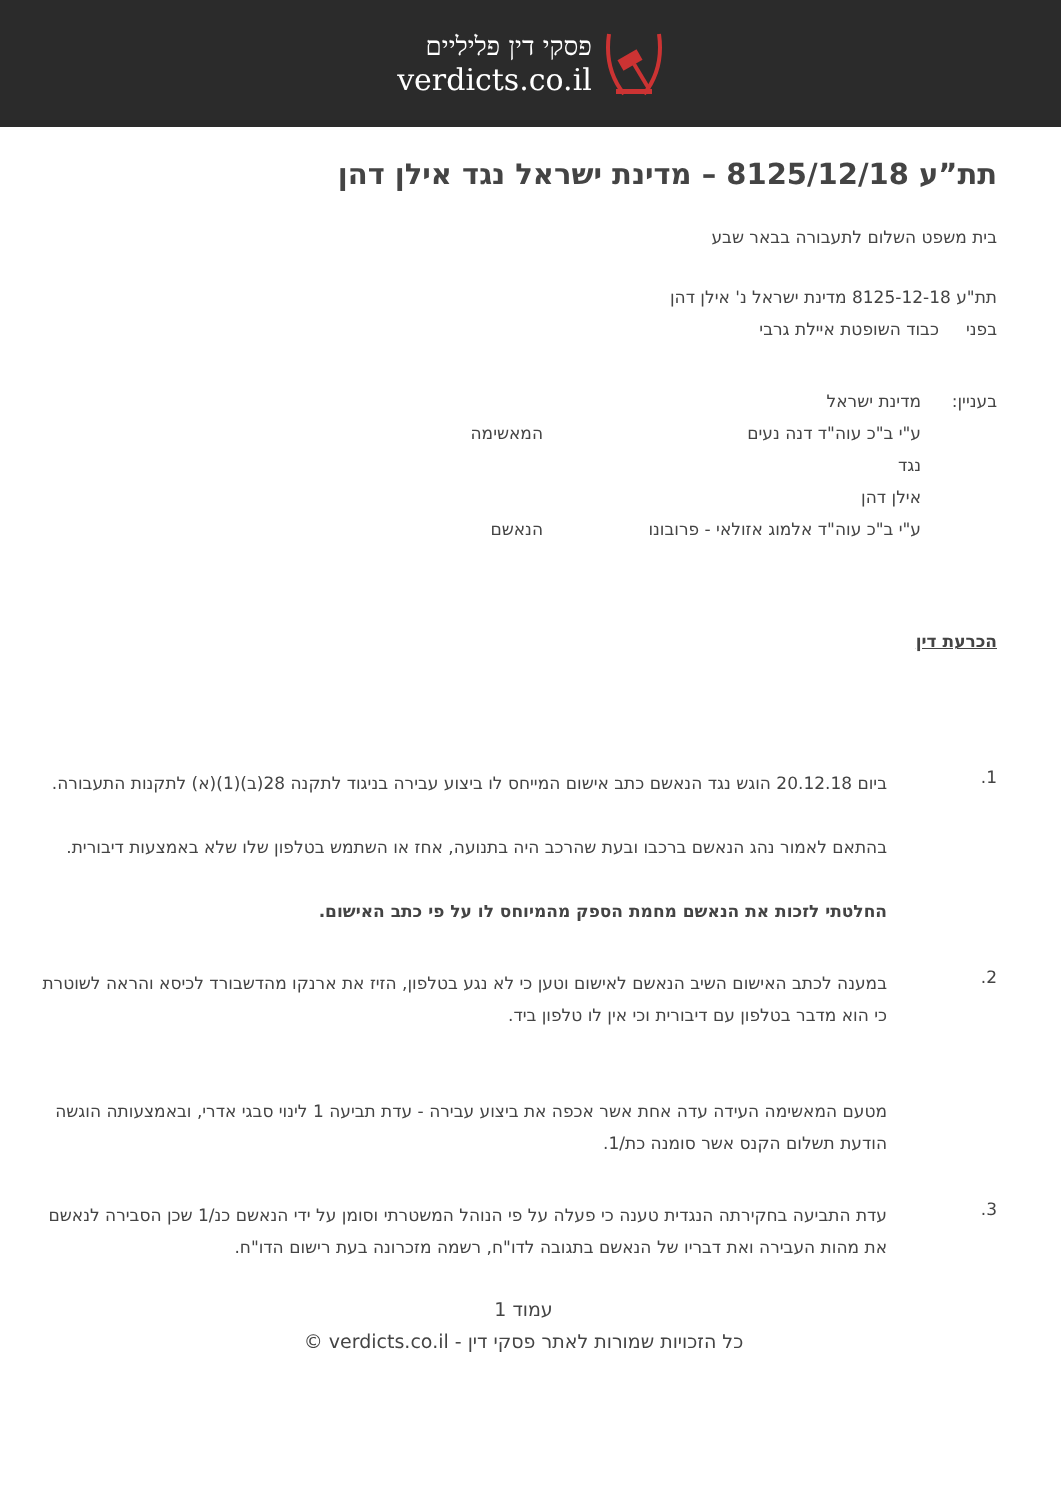פסקי דין פליליים
verdicts.co.il
תת”ע 8125/12/18 – מדינת ישראל נגד אילן דהן
בית משפט השלום לתעבורה בבאר שבע
תת"ע 8125-12-18 מדינת ישראל נ' אילן דהן
בפני כבוד השופטת איילת גרבי
בעניין: מדינת ישראל
ע"י ב"כ עוה"ד דנה נעים המאשימה
נגד
אילן דהן
ע"י ב"כ עוה"ד אלמוג אזולאי - פרובונו הנאשם
הכרעת דין
1.
ביום 20.12.18 הוגש נגד הנאשם כתב אישום המייחס לו ביצוע עבירה בניגוד לתקנה 28(ב)(1)(א) לתקנות התעבורה.
בהתאם לאמור נהג הנאשם ברכבו ובעת שהרכב היה בתנועה, אחז או השתמש בטלפון שלו שלא באמצעות דיבורית.
החלטתי לזכות את הנאשם מחמת הספק מהמיוחס לו על פי כתב האישום.
2.
במענה לכתב האישום השיב הנאשם לאישום וטען כי לא נגע בטלפון, הזיז את ארנקו מהדשבורד לכיסא והראה לשוטרת כי הוא מדבר בטלפון עם דיבורית וכי אין לו טלפון ביד.
מטעם המאשימה העידה עדה אחת אשר אכפה את ביצוע עבירה - עדת תביעה 1 לינוי סבגי אדרי, ובאמצעותה הוגשה הודעת תשלום הקנס אשר סומנה כת/1.
3.
עדת התביעה בחקירתה הנגדית טענה כי פעלה על פי הנוהל המשטרתי וסומן על ידי הנאשם כנ/1 שכן הסבירה לנאשם את מהות העבירה ואת דבריו של הנאשם בתגובה לדו"ח, רשמה מזכרונה בעת רישום הדו"ח.
עמוד 1
כל הזכויות שמורות לאתר פסקי דין - verdicts.co.il ©